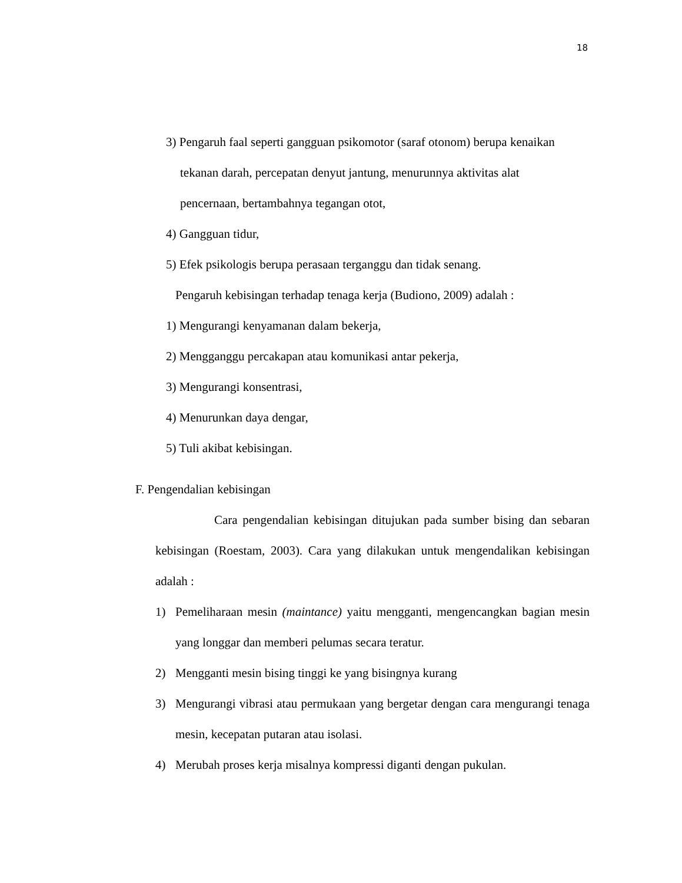18
3) Pengaruh faal seperti gangguan psikomotor (saraf otonom) berupa kenaikan
tekanan darah, percepatan denyut jantung, menurunnya aktivitas alat
pencernaan, bertambahnya tegangan otot,
4) Gangguan tidur,
5) Efek psikologis berupa perasaan terganggu dan tidak senang.
Pengaruh kebisingan terhadap tenaga kerja (Budiono, 2009) adalah :
1) Mengurangi kenyamanan dalam bekerja,
2) Mengganggu percakapan atau komunikasi antar pekerja,
3) Mengurangi konsentrasi,
4) Menurunkan daya dengar,
5) Tuli akibat kebisingan.
F. Pengendalian kebisingan
Cara pengendalian kebisingan ditujukan pada sumber bising dan sebaran kebisingan (Roestam, 2003). Cara yang dilakukan untuk mengendalikan kebisingan adalah :
1) Pemeliharaan mesin (maintance) yaitu mengganti, mengencangkan bagian mesin yang longgar dan memberi pelumas secara teratur.
2) Mengganti mesin bising tinggi ke yang bisingnya kurang
3) Mengurangi vibrasi atau permukaan yang bergetar dengan cara mengurangi tenaga mesin, kecepatan putaran atau isolasi.
4) Merubah proses kerja misalnya kompressi diganti dengan pukulan.